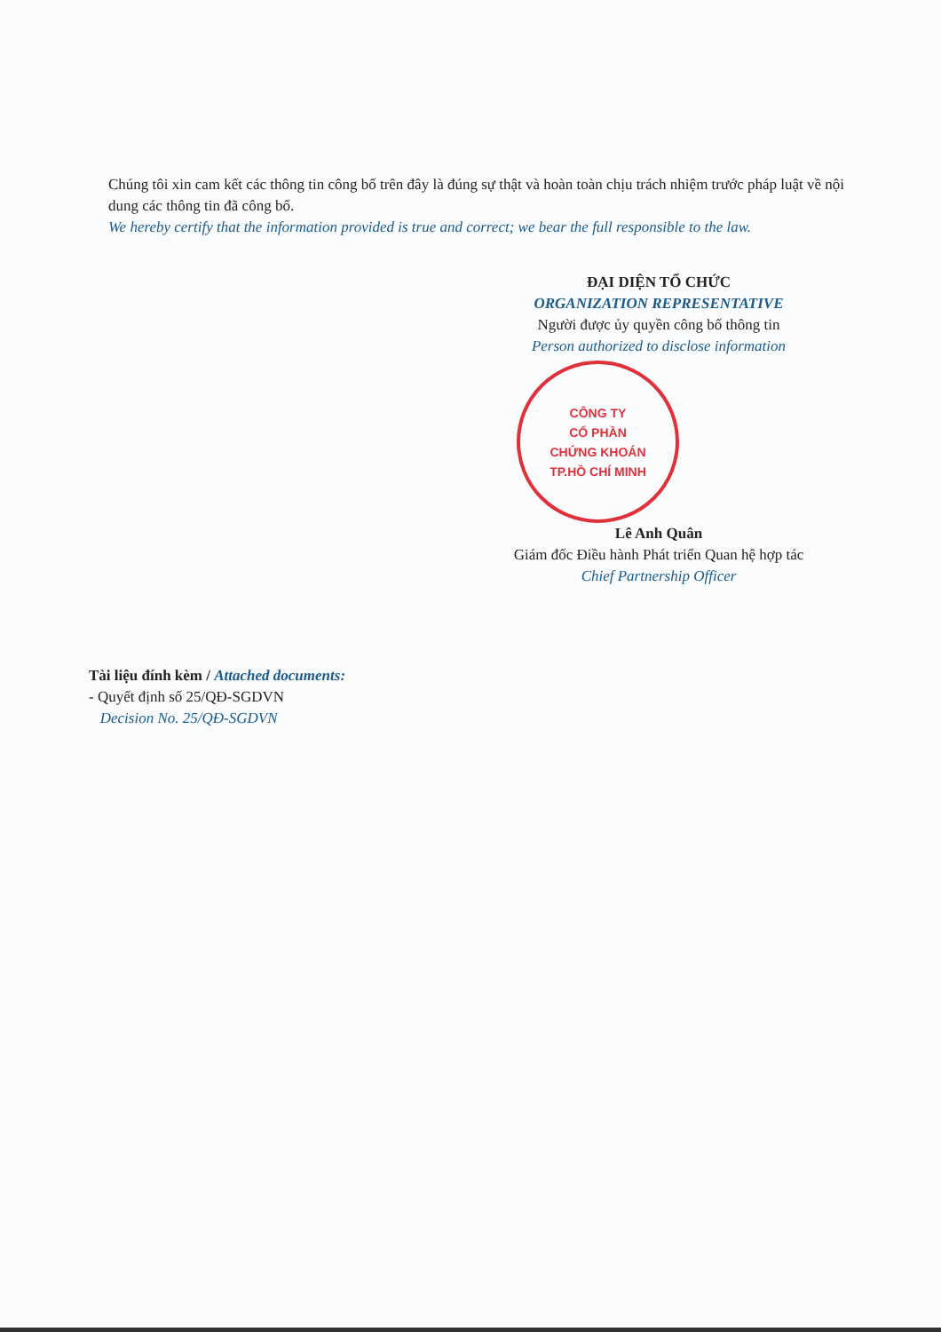Chúng tôi xin cam kết các thông tin công bố trên đây là đúng sự thật và hoàn toàn chịu trách nhiệm trước pháp luật về nội dung các thông tin đã công bố.
We hereby certify that the information provided is true and correct; we bear the full responsible to the law.
ĐẠI DIỆN TỔ CHỨC
ORGANIZATION REPRESENTATIVE
Người được ủy quyền công bố thông tin
Person authorized to disclose information
CÔNG TY
CỔ PHẦN
CHỨNG KHOÁN
TP.HỒ CHÍ MINH
Lê Anh Quân
Giám đốc Điều hành Phát triển Quan hệ hợp tác
Chief Partnership Officer
Tài liệu đính kèm / Attached documents:
- Quyết định số 25/QĐ-SGDVN
Decision No. 25/QĐ-SGDVN